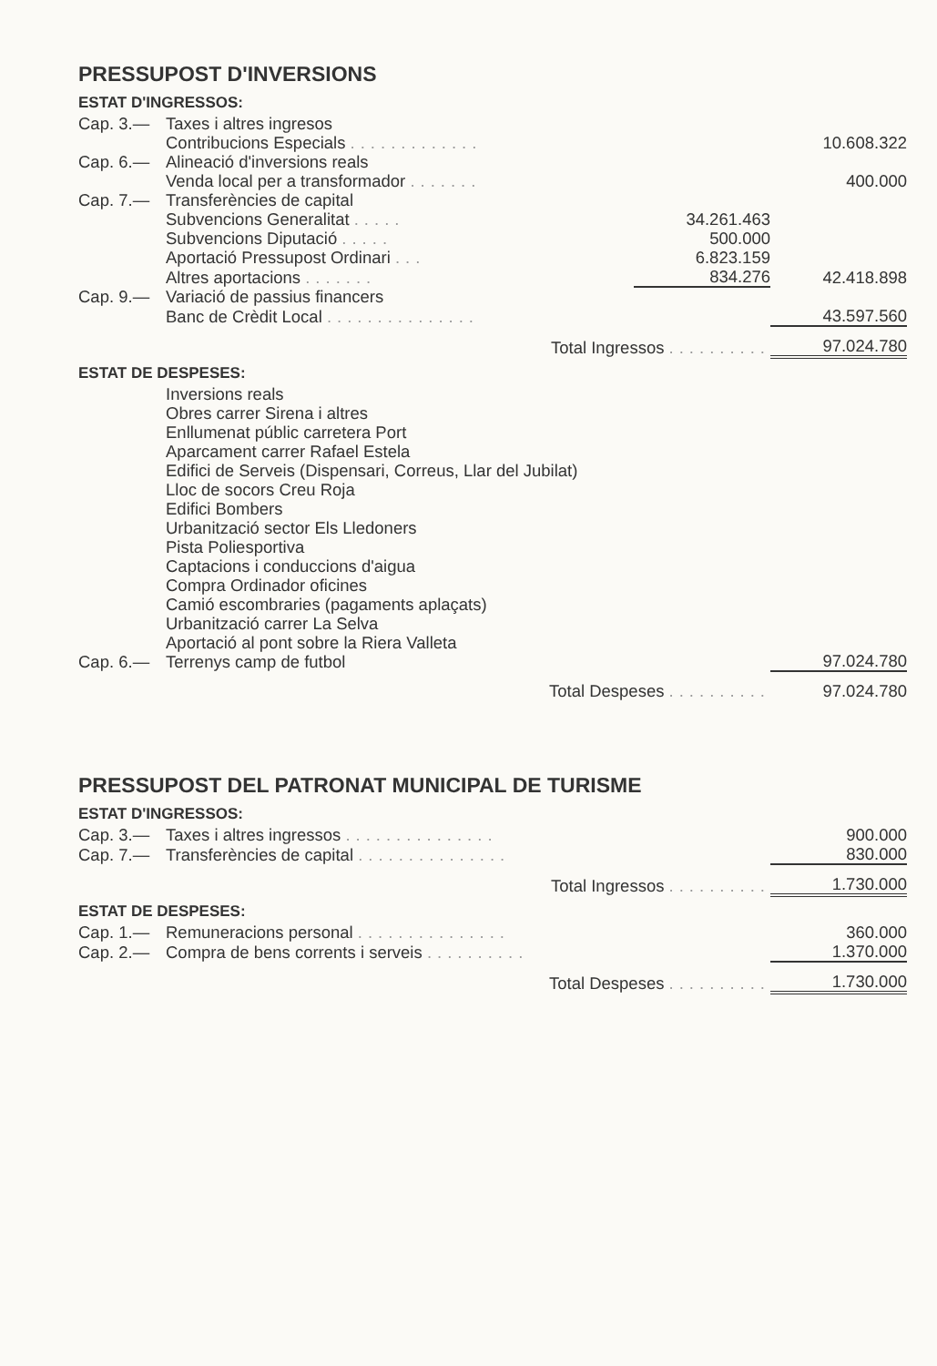PRESSUPOST D'INVERSIONS
ESTAT D'INGRESSOS:
| Cap. 3.— | Taxes i altres ingresos | | |
| | Contribucions Especials ............. | | 10.608.322 |
| Cap. 6.— | Alineació d'inversions reals | | |
| | Venda local per a transformador ....... | | 400.000 |
| Cap. 7.— | Transferències de capital | | |
| | Subvencions Generalitat ..... | 34.261.463 | |
| | Subvencions Diputació ..... | 500.000 | |
| | Aportació Pressupost Ordinari ... | 6.823.159 | |
| | Altres aportacions ....... | 834.276 | 42.418.898 |
| Cap. 9.— | Variació de passius financers | | |
| | Banc de Crèdit Local ............... | | 43.597.560 |
| | Total Ingressos .......... | | 97.024.780 |
ESTAT DE DESPESES:
| Cap. 6.— | Inversions reals Obres carrer Sirena i altres Enllumenat públic carretera Port Aparcament carrer Rafael Estela Edifici de Serveis (Dispensari, Correus, Llar del Jubilat) Lloc de socors Creu Roja Edifici Bombers Urbanització sector Els Lledoners Pista Poliesportiva Captacions i conduccions d'aigua Compra Ordinador oficines Camió escombraries (pagaments aplaçats) Urbanització carrer La Selva Aportació al pont sobre la Riera Valleta Terrenys camp de futbol | 97.024.780 |
| | Total Despeses .......... | 97.024.780 |
PRESSUPOST DEL PATRONAT MUNICIPAL DE TURISME
ESTAT D'INGRESSOS:
| Cap. 3.— | Taxes i altres ingressos ............... | 900.000 |
| Cap. 7.— | Transferències de capital ............... | 830.000 |
| | Total Ingressos .......... | 1.730.000 |
ESTAT DE DESPESES:
| Cap. 1.— | Remuneracions personal ............... | 360.000 |
| Cap. 2.— | Compra de bens corrents i serveis .......... | 1.370.000 |
| | Total Despeses .......... | 1.730.000 |